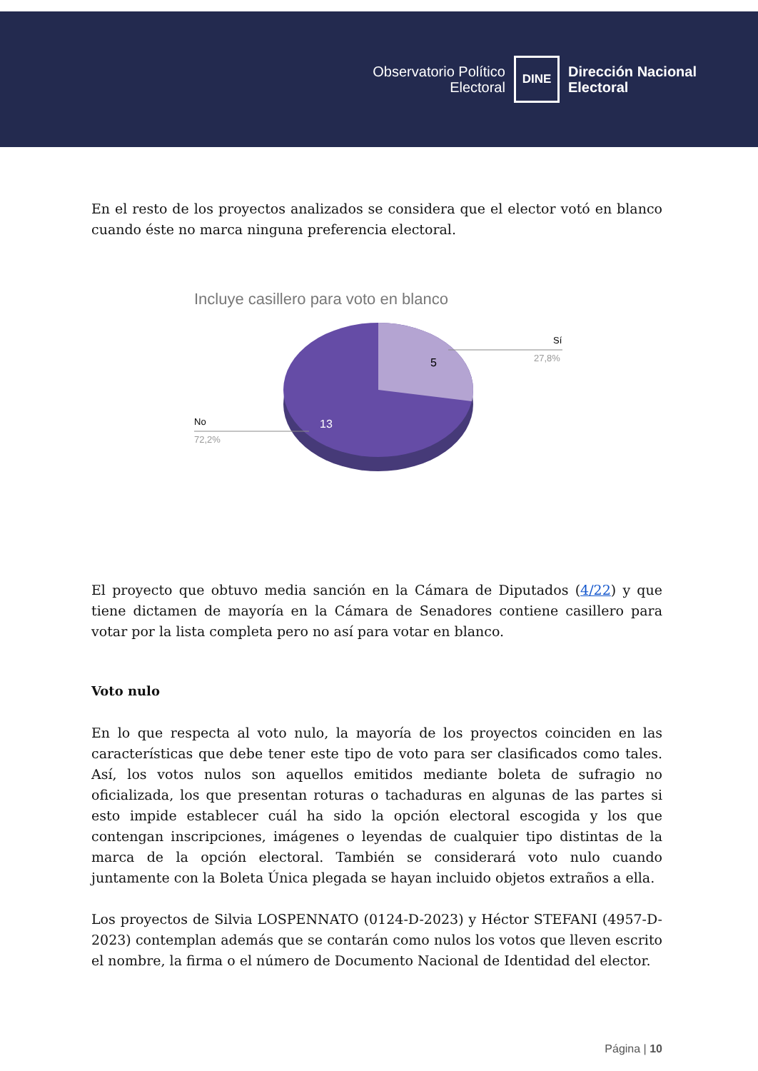Observatorio Político
Electoral
DINE
Dirección Nacional
Electoral
En el resto de los proyectos analizados se considera que el elector votó en blanco cuando éste no marca ninguna preferencia electoral.
Incluye casillero para voto en blanco
5
13
Sí
27,8%
No
72,2%
El proyecto que obtuvo media sanción en la Cámara de Diputados (4/22) y que tiene dictamen de mayoría en la Cámara de Senadores contiene casillero para votar por la lista completa pero no así para votar en blanco.
Voto nulo
En lo que respecta al voto nulo, la mayoría de los proyectos coinciden en las características que debe tener este tipo de voto para ser clasificados como tales. Así, los votos nulos son aquellos emitidos mediante boleta de sufragio no oficializada, los que presentan roturas o tachaduras en algunas de las partes si esto impide establecer cuál ha sido la opción electoral escogida y los que contengan inscripciones, imágenes o leyendas de cualquier tipo distintas de la marca de la opción electoral. También se considerará voto nulo cuando juntamente con la Boleta Única plegada se hayan incluido objetos extraños a ella.
Los proyectos de Silvia LOSPENNATO (0124-D-2023) y Héctor STEFANI (4957-D-2023) contemplan además que se contarán como nulos los votos que lleven escrito el nombre, la firma o el número de Documento Nacional de Identidad del elector.
Página | 10